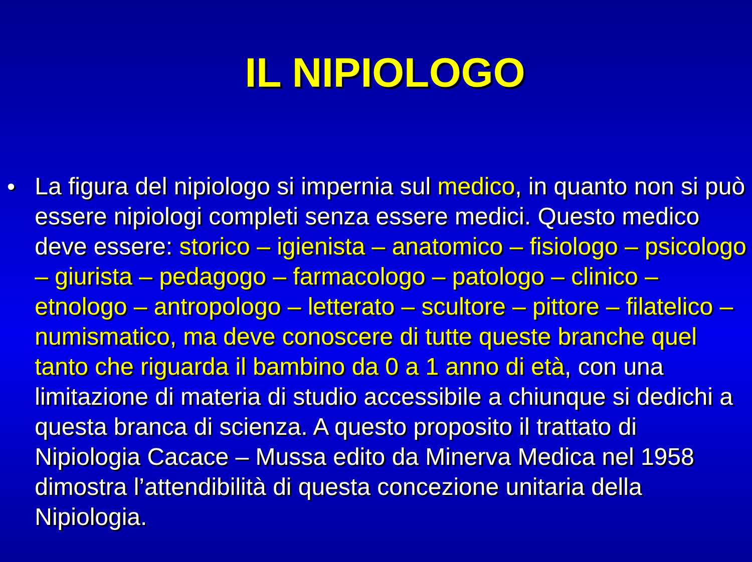IL NIPIOLOGO
• La figura del nipiologo si impernia sul medico, in quanto non si può essere nipiologi completi senza essere medici. Questo medico deve essere: storico – igienista – anatomico – fisiologo – psicologo – giurista – pedagogo – farmacologo – patologo – clinico – etnologo – antropologo – letterato – scultore – pittore – filatelico – numismatico, ma deve conoscere di tutte queste branche quel tanto che riguarda il bambino da 0 a 1 anno di età, con una limitazione di materia di studio accessibile a chiunque si dedichi a questa branca di scienza. A questo proposito il trattato di Nipiologia Cacace – Mussa edito da Minerva Medica nel 1958 dimostra l’attendibilità di questa concezione unitaria della Nipiologia.